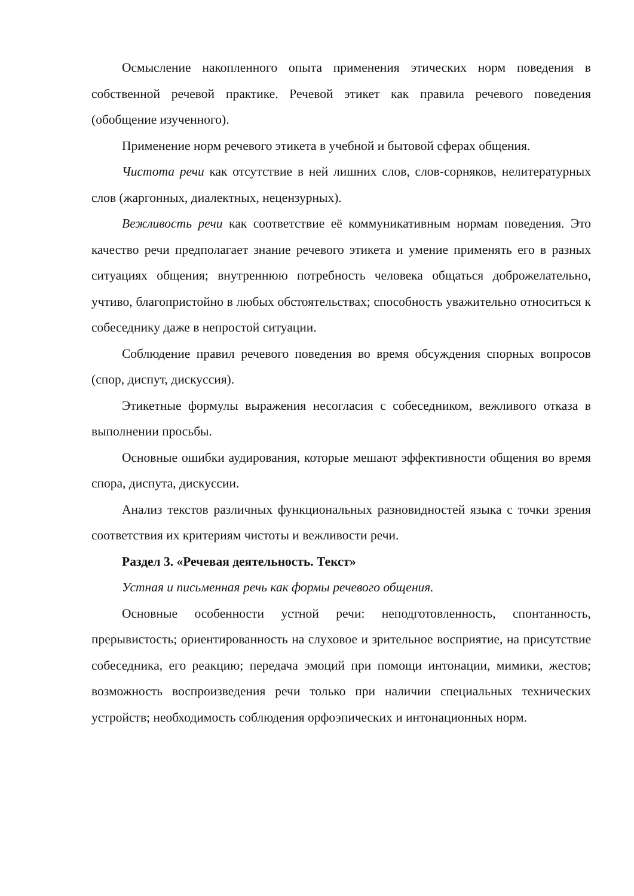Осмысление накопленного опыта применения этических норм поведения в собственной речевой практике. Речевой этикет как правила речевого поведения (обобщение изученного).
Применение норм речевого этикета в учебной и бытовой сферах общения.
Чистота речи как отсутствие в ней лишних слов, слов-сорняков, нелитературных слов (жаргонных, диалектных, нецензурных).
Вежливость речи как соответствие её коммуникативным нормам поведения. Это качество речи предполагает знание речевого этикета и умение применять его в разных ситуациях общения; внутреннюю потребность человека общаться доброжелательно, учтиво, благопристойно в любых обстоятельствах; способность уважительно относиться к собеседнику даже в непростой ситуации.
Соблюдение правил речевого поведения во время обсуждения спорных вопросов (спор, диспут, дискуссия).
Этикетные формулы выражения несогласия с собеседником, вежливого отказа в выполнении просьбы.
Основные ошибки аудирования, которые мешают эффективности общения во время спора, диспута, дискуссии.
Анализ текстов различных функциональных разновидностей языка с точки зрения соответствия их критериям чистоты и вежливости речи.
Раздел 3. «Речевая деятельность. Текст»
Устная и письменная речь как формы речевого общения.
Основные особенности устной речи: неподготовленность, спонтанность, прерывистость; ориентированность на слуховое и зрительное восприятие, на присутствие собеседника, его реакцию; передача эмоций при помощи интонации, мимики, жестов; возможность воспроизведения речи только при наличии специальных технических устройств; необходимость соблюдения орфоэпических и интонационных норм.